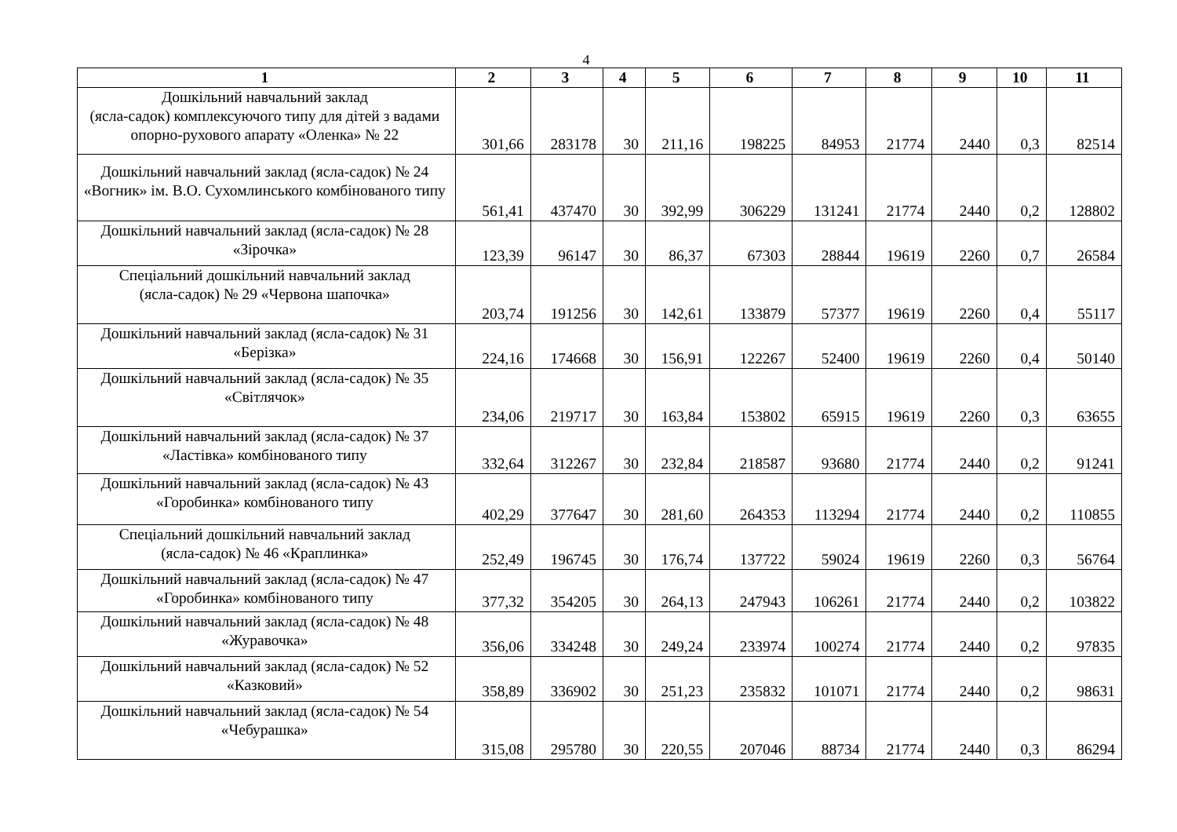4
| 1 | 2 | 3 | 4 | 5 | 6 | 7 | 8 | 9 | 10 | 11 |
| --- | --- | --- | --- | --- | --- | --- | --- | --- | --- | --- |
| Дошкільний навчальний заклад (ясла-садок) комплексуючого типу для дітей з вадами опорно-рухового апарату «Оленка» № 22 | 301,66 | 283178 | 30 | 211,16 | 198225 | 84953 | 21774 | 2440 | 0,3 | 82514 |
| Дошкільний навчальний заклад (ясла-садок) № 24 «Вогник» ім. В.О. Сухомлинського комбінованого типу | 561,41 | 437470 | 30 | 392,99 | 306229 | 131241 | 21774 | 2440 | 0,2 | 128802 |
| Дошкільний навчальний заклад (ясла-садок) № 28 «Зірочка» | 123,39 | 96147 | 30 | 86,37 | 67303 | 28844 | 19619 | 2260 | 0,7 | 26584 |
| Спеціальний дошкільний навчальний заклад (ясла-садок) № 29 «Червона шапочка» | 203,74 | 191256 | 30 | 142,61 | 133879 | 57377 | 19619 | 2260 | 0,4 | 55117 |
| Дошкільний навчальний заклад (ясла-садок) № 31 «Берізка» | 224,16 | 174668 | 30 | 156,91 | 122267 | 52400 | 19619 | 2260 | 0,4 | 50140 |
| Дошкільний навчальний заклад (ясла-садок) № 35 «Світлячок» | 234,06 | 219717 | 30 | 163,84 | 153802 | 65915 | 19619 | 2260 | 0,3 | 63655 |
| Дошкільний навчальний заклад (ясла-садок) № 37 «Ластівка» комбінованого типу | 332,64 | 312267 | 30 | 232,84 | 218587 | 93680 | 21774 | 2440 | 0,2 | 91241 |
| Дошкільний навчальний заклад (ясла-садок) № 43 «Горобинка» комбінованого типу | 402,29 | 377647 | 30 | 281,60 | 264353 | 113294 | 21774 | 2440 | 0,2 | 110855 |
| Спеціальний дошкільний навчальний заклад (ясла-садок) № 46 «Краплинка» | 252,49 | 196745 | 30 | 176,74 | 137722 | 59024 | 19619 | 2260 | 0,3 | 56764 |
| Дошкільний навчальний заклад (ясла-садок) № 47 «Горобинка» комбінованого типу | 377,32 | 354205 | 30 | 264,13 | 247943 | 106261 | 21774 | 2440 | 0,2 | 103822 |
| Дошкільний навчальний заклад (ясла-садок) № 48 «Журавочка» | 356,06 | 334248 | 30 | 249,24 | 233974 | 100274 | 21774 | 2440 | 0,2 | 97835 |
| Дошкільний навчальний заклад (ясла-садок) № 52 «Казковий» | 358,89 | 336902 | 30 | 251,23 | 235832 | 101071 | 21774 | 2440 | 0,2 | 98631 |
| Дошкільний навчальний заклад (ясла-садок) № 54 «Чебурашка» | 315,08 | 295780 | 30 | 220,55 | 207046 | 88734 | 21774 | 2440 | 0,3 | 86294 |